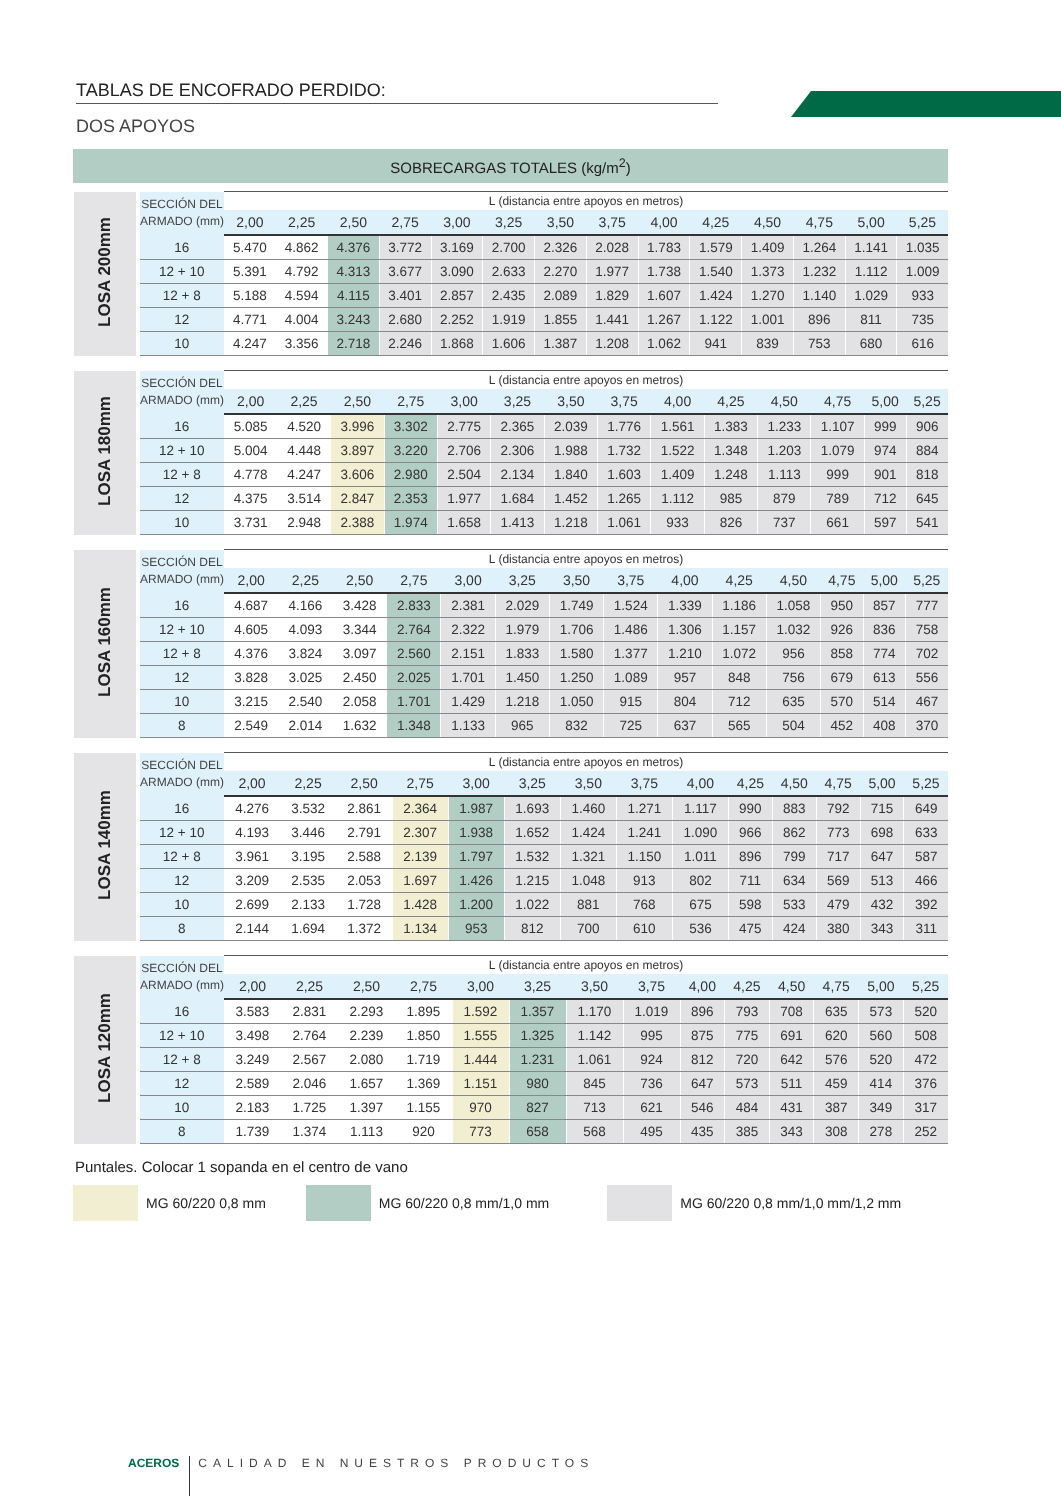TABLAS DE ENCOFRADO PERDIDO:
DOS APOYOS
SOBRECARGAS TOTALES (kg/m<sup>2</sup>)
| LOSA 200mm | SECCIÓN DEL ARMADO (mm) | L (distancia entre apoyos en metros) | | | | | | | | | | | | | |
| | | 2,00 | 2,25 | 2,50 | 2,75 | 3,00 | 3,25 | 3,50 | 3,75 | 4,00 | 4,25 | 4,50 | 4,75 | 5,00 | 5,25 |
| | 16 | 5.470 | 4.862 | 4.376 | 3.772 | 3.169 | 2.700 | 2.326 | 2.028 | 1.783 | 1.579 | 1.409 | 1.264 | 1.141 | 1.035 |
| | 12 + 10 | 5.391 | 4.792 | 4.313 | 3.677 | 3.090 | 2.633 | 2.270 | 1.977 | 1.738 | 1.540 | 1.373 | 1.232 | 1.112 | 1.009 |
| | 12 + 8 | 5.188 | 4.594 | 4.115 | 3.401 | 2.857 | 2.435 | 2.089 | 1.829 | 1.607 | 1.424 | 1.270 | 1.140 | 1.029 | 933 |
| | 12 | 4.771 | 4.004 | 3.243 | 2.680 | 2.252 | 1.919 | 1.855 | 1.441 | 1.267 | 1.122 | 1.001 | 896 | 811 | 735 |
| | 10 | 4.247 | 3.356 | 2.718 | 2.246 | 1.868 | 1.606 | 1.387 | 1.208 | 1.062 | 941 | 839 | 753 | 680 | 616 |
| LOSA 180mm | SECCIÓN DEL ARMADO (mm) | L (distancia entre apoyos en metros) | | | | | | | | | | | | | |
| | | 2,00 | 2,25 | 2,50 | 2,75 | 3,00 | 3,25 | 3,50 | 3,75 | 4,00 | 4,25 | 4,50 | 4,75 | 5,00 | 5,25 |
| | 16 | 5.085 | 4.520 | 3.996 | 3.302 | 2.775 | 2.365 | 2.039 | 1.776 | 1.561 | 1.383 | 1.233 | 1.107 | 999 | 906 |
| | 12 + 10 | 5.004 | 4.448 | 3.897 | 3.220 | 2.706 | 2.306 | 1.988 | 1.732 | 1.522 | 1.348 | 1.203 | 1.079 | 974 | 884 |
| | 12 + 8 | 4.778 | 4.247 | 3.606 | 2.980 | 2.504 | 2.134 | 1.840 | 1.603 | 1.409 | 1.248 | 1.113 | 999 | 901 | 818 |
| | 12 | 4.375 | 3.514 | 2.847 | 2.353 | 1.977 | 1.684 | 1.452 | 1.265 | 1.112 | 985 | 879 | 789 | 712 | 645 |
| | 10 | 3.731 | 2.948 | 2.388 | 1.974 | 1.658 | 1.413 | 1.218 | 1.061 | 933 | 826 | 737 | 661 | 597 | 541 |
| LOSA 160mm | SECCIÓN DEL ARMADO (mm) | L (distancia entre apoyos en metros) | | | | | | | | | | | | | |
| | | 2,00 | 2,25 | 2,50 | 2,75 | 3,00 | 3,25 | 3,50 | 3,75 | 4,00 | 4,25 | 4,50 | 4,75 | 5,00 | 5,25 |
| | 16 | 4.687 | 4.166 | 3.428 | 2.833 | 2.381 | 2.029 | 1.749 | 1.524 | 1.339 | 1.186 | 1.058 | 950 | 857 | 777 |
| | 12 + 10 | 4.605 | 4.093 | 3.344 | 2.764 | 2.322 | 1.979 | 1.706 | 1.486 | 1.306 | 1.157 | 1.032 | 926 | 836 | 758 |
| | 12 + 8 | 4.376 | 3.824 | 3.097 | 2.560 | 2.151 | 1.833 | 1.580 | 1.377 | 1.210 | 1.072 | 956 | 858 | 774 | 702 |
| | 12 | 3.828 | 3.025 | 2.450 | 2.025 | 1.701 | 1.450 | 1.250 | 1.089 | 957 | 848 | 756 | 679 | 613 | 556 |
| | 10 | 3.215 | 2.540 | 2.058 | 1.701 | 1.429 | 1.218 | 1.050 | 915 | 804 | 712 | 635 | 570 | 514 | 467 |
| | 8 | 2.549 | 2.014 | 1.632 | 1.348 | 1.133 | 965 | 832 | 725 | 637 | 565 | 504 | 452 | 408 | 370 |
| LOSA 140mm | SECCIÓN DEL ARMADO (mm) | L (distancia entre apoyos en metros) | | | | | | | | | | | | | |
| | | 2,00 | 2,25 | 2,50 | 2,75 | 3,00 | 3,25 | 3,50 | 3,75 | 4,00 | 4,25 | 4,50 | 4,75 | 5,00 | 5,25 |
| | 16 | 4.276 | 3.532 | 2.861 | 2.364 | 1.987 | 1.693 | 1.460 | 1.271 | 1.117 | 990 | 883 | 792 | 715 | 649 |
| | 12 + 10 | 4.193 | 3.446 | 2.791 | 2.307 | 1.938 | 1.652 | 1.424 | 1.241 | 1.090 | 966 | 862 | 773 | 698 | 633 |
| | 12 + 8 | 3.961 | 3.195 | 2.588 | 2.139 | 1.797 | 1.532 | 1.321 | 1.150 | 1.011 | 896 | 799 | 717 | 647 | 587 |
| | 12 | 3.209 | 2.535 | 2.053 | 1.697 | 1.426 | 1.215 | 1.048 | 913 | 802 | 711 | 634 | 569 | 513 | 466 |
| | 10 | 2.699 | 2.133 | 1.728 | 1.428 | 1.200 | 1.022 | 881 | 768 | 675 | 598 | 533 | 479 | 432 | 392 |
| | 8 | 2.144 | 1.694 | 1.372 | 1.134 | 953 | 812 | 700 | 610 | 536 | 475 | 424 | 380 | 343 | 311 |
| LOSA 120mm | SECCIÓN DEL ARMADO (mm) | L (distancia entre apoyos en metros) | | | | | | | | | | | | | |
| | | 2,00 | 2,25 | 2,50 | 2,75 | 3,00 | 3,25 | 3,50 | 3,75 | 4,00 | 4,25 | 4,50 | 4,75 | 5,00 | 5,25 |
| | 16 | 3.583 | 2.831 | 2.293 | 1.895 | 1.592 | 1.357 | 1.170 | 1.019 | 896 | 793 | 708 | 635 | 573 | 520 |
| | 12 + 10 | 3.498 | 2.764 | 2.239 | 1.850 | 1.555 | 1.325 | 1.142 | 995 | 875 | 775 | 691 | 620 | 560 | 508 |
| | 12 + 8 | 3.249 | 2.567 | 2.080 | 1.719 | 1.444 | 1.231 | 1.061 | 924 | 812 | 720 | 642 | 576 | 520 | 472 |
| | 12 | 2.589 | 2.046 | 1.657 | 1.369 | 1.151 | 980 | 845 | 736 | 647 | 573 | 511 | 459 | 414 | 376 |
| | 10 | 2.183 | 1.725 | 1.397 | 1.155 | 970 | 827 | 713 | 621 | 546 | 484 | 431 | 387 | 349 | 317 |
| | 8 | 1.739 | 1.374 | 1.113 | 920 | 773 | 658 | 568 | 495 | 435 | 385 | 343 | 308 | 278 | 252 |
Puntales. Colocar 1 sopanda en el centro de vano
MG 60/220 0,8 mm MG 60/220 0,8 mm/1,0 mm MG 60/220 0,8 mm/1,0 mm/1,2 mm
ACEROS
CALIDAD EN NUESTROS PRODUCTOS